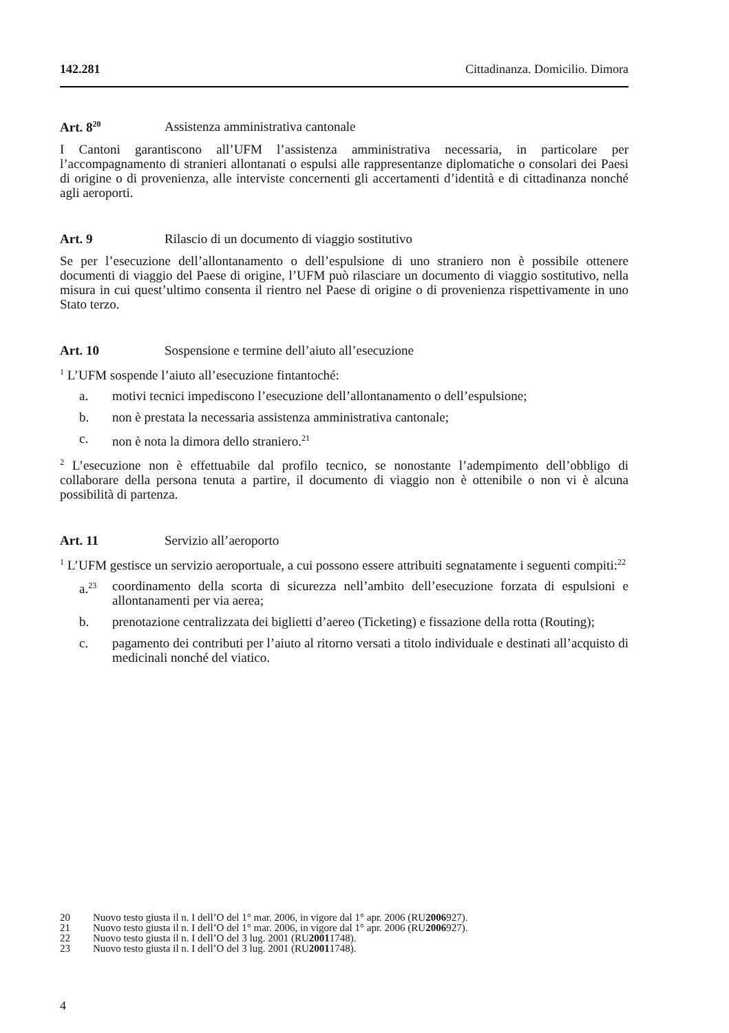142.281 Cittadinanza. Domicilio. Dimora
Art. 8<sup>20</sup> Assistenza amministrativa cantonale
I Cantoni garantiscono all’UFM l’assistenza amministrativa necessaria, in particolare per l’accompagnamento di stranieri allontanati o espulsi alle rappresentanze diplomatiche o consolari dei Paesi di origine o di provenienza, alle interviste concernenti gli accertamenti d’identità e di cittadinanza nonché agli aeroporti.
Art. 9 Rilascio di un documento di viaggio sostitutivo
Se per l’esecuzione dell’allontanamento o dell’espulsione di uno straniero non è possibile ottenere documenti di viaggio del Paese di origine, l’UFM può rilasciare un documento di viaggio sostitutivo, nella misura in cui quest’ultimo consenta il rientro nel Paese di origine o di provenienza rispettivamente in uno Stato terzo.
Art. 10 Sospensione e termine dell’aiuto all’esecuzione
<sup>1</sup> L’UFM sospende l’aiuto all’esecuzione fintantoché:
a. motivi tecnici impediscono l’esecuzione dell’allontanamento o dell’espulsione;
b. non è prestata la necessaria assistenza amministrativa cantonale;
c. non è nota la dimora dello straniero.<sup>21</sup>
<sup>2</sup> L’esecuzione non è effettuabile dal profilo tecnico, se nonostante l’adempimento dell’obbligo di collaborare della persona tenuta a partire, il documento di viaggio non è ottenibile o non vi è alcuna possibilità di partenza.
Art. 11 Servizio all’aeroporto
<sup>1</sup> L’UFM gestisce un servizio aeroportuale, a cui possono essere attribuiti segnatamente i seguenti compiti:<sup>22</sup>
a.<sup>23</sup>
coordinamento della scorta di sicurezza nell’ambito dell’esecuzione forzata di espulsioni e allontanamenti per via aerea;
b. prenotazione centralizzata dei biglietti d’aereo (Ticketing) e fissazione della rotta (Routing);
c. pagamento dei contributi per l’aiuto al ritorno versati a titolo individuale e destinati all’acquisto di medicinali nonché del viatico.
20 Nuovo testo giusta il n. I dell’O del 1° mar. 2006, in vigore dal 1° apr. 2006 (RU 2006 927).
21 Nuovo testo giusta il n. I dell’O del 1° mar. 2006, in vigore dal 1° apr. 2006 (RU 2006 927).
22 Nuovo testo giusta il n. I dell’O del 3 lug. 2001 (RU 2001 1748).
23 Nuovo testo giusta il n. I dell’O del 3 lug. 2001 (RU 2001 1748).
4